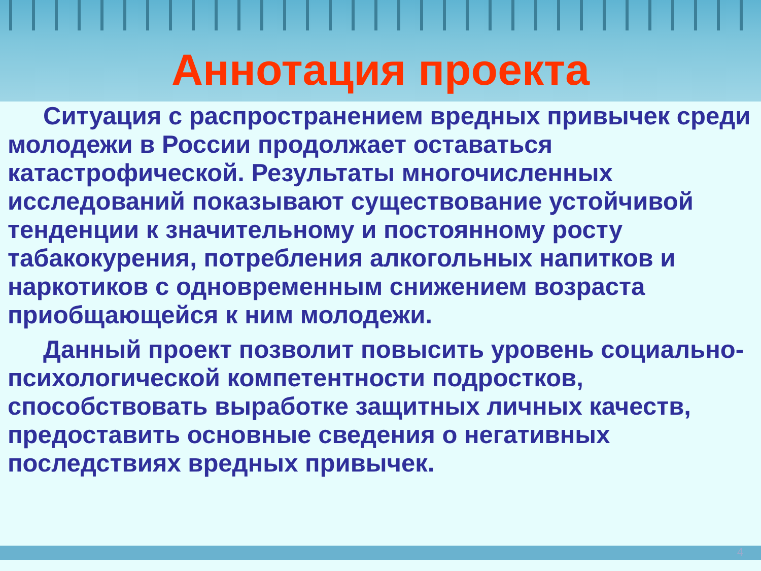Аннотация проекта
Ситуация с распространением вредных привычек среди молодежи в России продолжает оставаться катастрофической. Результаты многочисленных исследований показывают существование устойчивой тенденции к значительному и постоянному росту табакокурения, потребления алкогольных напитков и наркотиков с одновременным снижением возраста приобщающейся к ним молодежи.
Данный проект позволит повысить уровень социально-психологической компетентности подростков, способствовать выработке защитных личных качеств, предоставить основные сведения о негативных последствиях вредных привычек.
4